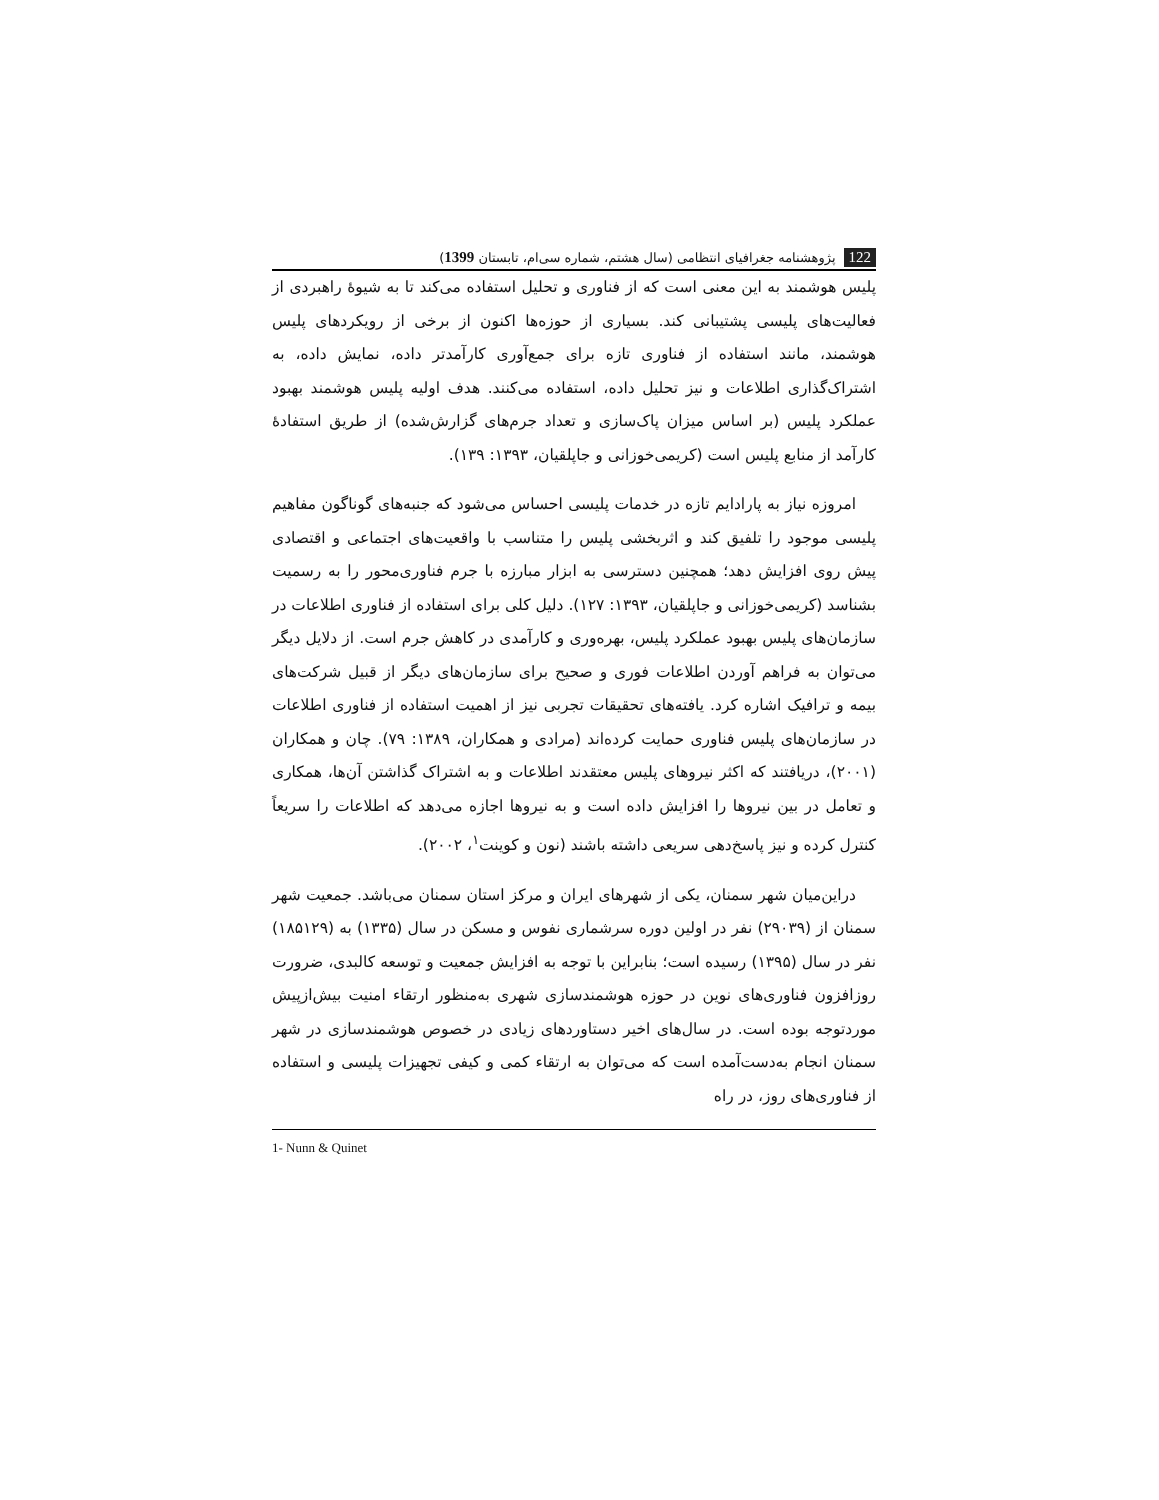122 پژوهشنامه جغرافیای انتظامی (سال هشتم، شماره سی‌ام، تابستان 1399)
پلیس هوشمند به این معنی است که از فناوری و تحلیل استفاده می‌کند تا به شیوۀ راهبردی از فعالیت‌های پلیسی پشتیبانی کند. بسیاری از حوزه‌ها اکنون از برخی از رویکردهای پلیس هوشمند، مانند استفاده از فناوری تازه برای جمع‌آوری کارآمدتر داده، نمایش داده، به اشتراک‌گذاری اطلاعات و نیز تحلیل داده، استفاده می‌کنند. هدف اولیه پلیس هوشمند بهبود عملکرد پلیس (بر اساس میزان پاک‌سازی و تعداد جرم‌های گزارش‌شده) از طریق استفادۀ کارآمد از منابع پلیس است (کریمی‌خوزانی و جاپلقیان، ۱۳۹۳: ۱۳۹).
امروزه نیاز به پارادایم تازه در خدمات پلیسی احساس می‌شود که جنبه‌های گوناگون مفاهیم پلیسی موجود را تلفیق کند و اثربخشی پلیس را متناسب با واقعیت‌های اجتماعی و اقتصادی پیش روی افزایش دهد؛ همچنین دسترسی به ابزار مبارزه با جرم فناوری‌محور را به رسمیت بشناسد (کریمی‌خوزانی و جاپلقیان، ۱۳۹۳: ۱۲۷). دلیل کلی برای استفاده از فناوری اطلاعات در سازمان‌های پلیس بهبود عملکرد پلیس، بهره‌وری و کارآمدی در کاهش جرم است. از دلایل دیگر می‌توان به فراهم آوردن اطلاعات فوری و صحیح برای سازمان‌های دیگر از قبیل شرکت‌های بیمه و ترافیک اشاره کرد. یافته‌های تحقیقات تجربی نیز از اهمیت استفاده از فناوری اطلاعات در سازمان‌های پلیس فناوری حمایت کرده‌اند (مرادی و همکاران، ۱۳۸۹: ۷۹). چان و همکاران (۲۰۰۱)، دریافتند که اکثر نیروهای پلیس معتقدند اطلاعات و به اشتراک گذاشتن آن‌ها، همکاری و تعامل در بین نیروها را افزایش داده است و به نیروها اجازه می‌دهد که اطلاعات را سریعاً کنترل کرده و نیز پاسخ‌دهی سریعی داشته باشند (نون و کوینت<sup>۱</sup>، ۲۰۰۲).
دراین‌میان شهر سمنان، یکی از شهرهای ایران و مرکز استان سمنان می‌باشد. جمعیت شهر سمنان از (۲۹۰۳۹) نفر در اولین دوره سرشماری نفوس و مسکن در سال (۱۳۳۵) به (۱۸۵۱۲۹) نفر در سال (۱۳۹۵) رسیده است؛ بنابراین با توجه به افزایش جمعیت و توسعه کالبدی، ضرورت روزافزون فناوری‌های نوین در حوزه هوشمندسازی شهری به‌منظور ارتقاء امنیت بیش‌ازپیش موردتوجه بوده است. در سال‌های اخیر دستاوردهای زیادی در خصوص هوشمندسازی در شهر سمنان انجام به‌دست‌آمده است که می‌توان به ارتقاء کمی و کیفی تجهیزات پلیسی و استفاده از فناوری‌های روز، در راه
1- Nunn & Quinet